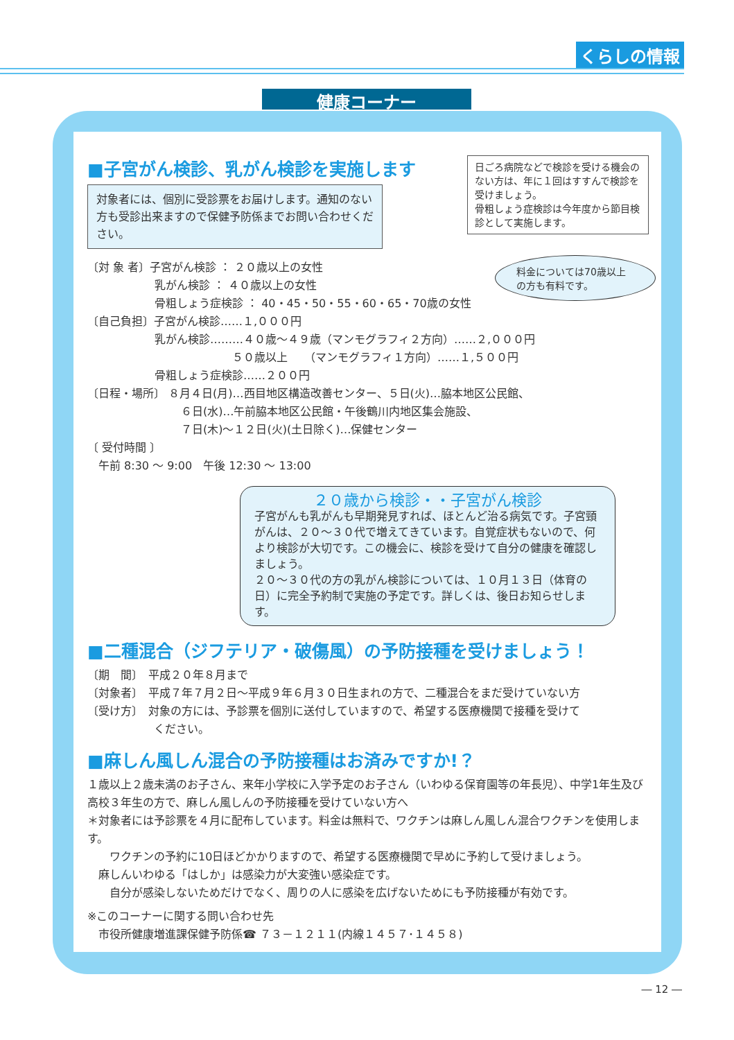くらしの情報
健康コーナー
日ごろ病院などで検診を受ける機会のない方は、年に１回はすすんで検診を受けましょう。
骨粗しょう症検診は今年度から節目検診として実施します。
料金については70歳以上の方も有料です。
■子宮がん検診、乳がん検診を実施します
対象者には、個別に受診票をお届けします。通知のない方も受診出来ますので保健予防係までお問い合わせください。
〔対 象 者〕子宮がん検診 ： ２０歳以上の女性
乳がん検診 ： ４０歳以上の女性
骨粗しょう症検診 ： 40・45・50・55・60・65・70歳の女性
〔自己負担〕子宮がん検診……１,０００円
乳がん検診………４０歳～４９歳（マンモグラフィ２方向）……２,０００円
　　　　　　　５０歳以上　　（マンモグラフィ１方向）……１,５００円
骨粗しょう症検診……２００円
〔日程・場所〕 ８月４日(月)…西目地区構造改善センター、５日(火)…脇本地区公民館、
６日(水)…午前脇本地区公民館・午後鶴川内地区集会施設、
７日(木)～１２日(火)(土日除く)…保健センター
〔 受付時間 〕
　午前 8:30 ～ 9:00　午後 12:30 ～ 13:00
２０歳から検診・・子宮がん検診
子宮がんも乳がんも早期発見すれば、ほとんど治る病気です。子宮頸がんは、２０～３０代で増えてきています。自覚症状もないので、何より検診が大切です。この機会に、検診を受けて自分の健康を確認しましょう。
２０～３０代の方の乳がん検診については、１０月１３日（体育の日）に完全予約制で実施の予定です。詳しくは、後日お知らせします。
■二種混合（ジフテリア・破傷風）の予防接種を受けましょう！
〔期　間〕　平成２０年８月まで
〔対象者〕　平成７年７月２日～平成９年６月３０日生まれの方で、二種混合をまだ受けていない方
〔受け方〕　対象の方には、予診票を個別に送付していますので、希望する医療機関で接種を受けて
　　　　　　ください。
■麻しん風しん混合の予防接種はお済みですか!？
１歳以上２歳未満のお子さん、来年小学校に入学予定のお子さん（いわゆる保育園等の年長児）、中学1年生及び高校３年生の方で、麻しん風しんの予防接種を受けていない方へ
＊対象者には予診票を４月に配布しています。料金は無料で、ワクチンは麻しん風しん混合ワクチンを使用します。
　　ワクチンの予約に10日ほどかかりますので、希望する医療機関で早めに予約して受けましょう。
　麻しんいわゆる「はしか」は感染力が大変強い感染症です。
　　自分が感染しないためだけでなく、周りの人に感染を広げないためにも予防接種が有効です。
※このコーナーに関する問い合わせ先
　市役所健康増進課保健予防係☎ ７３－１２１１(内線１４５７･１４５８)
― 12 ―